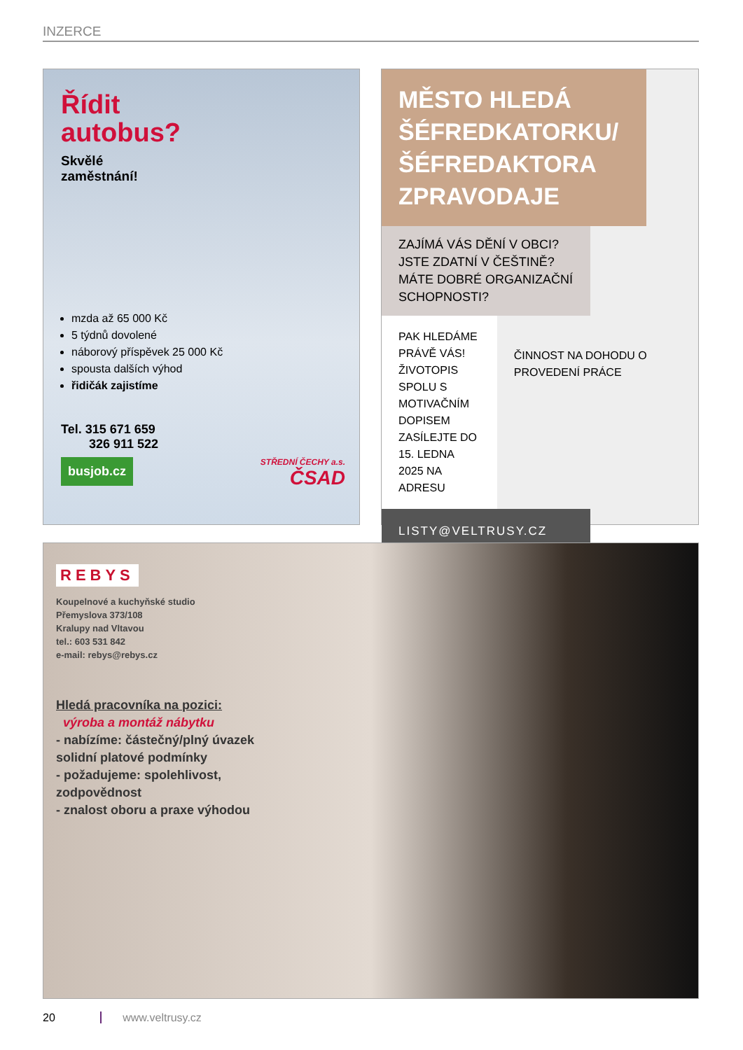INZERCE
Řídit
autobus?
Skvělé
zaměstnání!
mzda až 65 000 Kč
5 týdnů dovolené
náborový příspěvek 25 000 Kč
spousta dalších výhod
řidičák zajistíme
Tel. 315 671 659
326 911 522
busjob.cz
STŘEDNÍ ČECHY a.s.
ČSAD
MĚSTO HLEDÁ ŠÉFREDKATORKU/ ŠÉFREDAKTORA ZPRAVODAJE
ZAJÍMÁ VÁS DĚNÍ V OBCI? JSTE ZDATNÍ V ČEŠTINĚ? MÁTE DOBRÉ ORGANIZAČNÍ SCHOPNOSTI?
PAK HLEDÁME PRÁVĚ VÁS! ŽIVOTOPIS SPOLU S MOTIVAČNÍM DOPISEM ZASÍLEJTE DO 15. LEDNA 2025 NA ADRESU
ČINNOST NA DOHODU O PROVEDENÍ PRÁCE
LISTY@VELTRUSY.CZ
REBYS
Koupelnové a kuchyňské studio
Přemyslova 373/108
Kralupy nad Vltavou
tel.: 603 531 842
e-mail: rebys@rebys.cz
Hledá pracovníka na pozici:
výroba a montáž nábytku
- nabízíme: částečný/plný úvazek
solidní platové podmínky
- požadujeme: spolehlivost,
zodpovědnost
- znalost oboru a praxe výhodou
20 www.veltrusy.cz